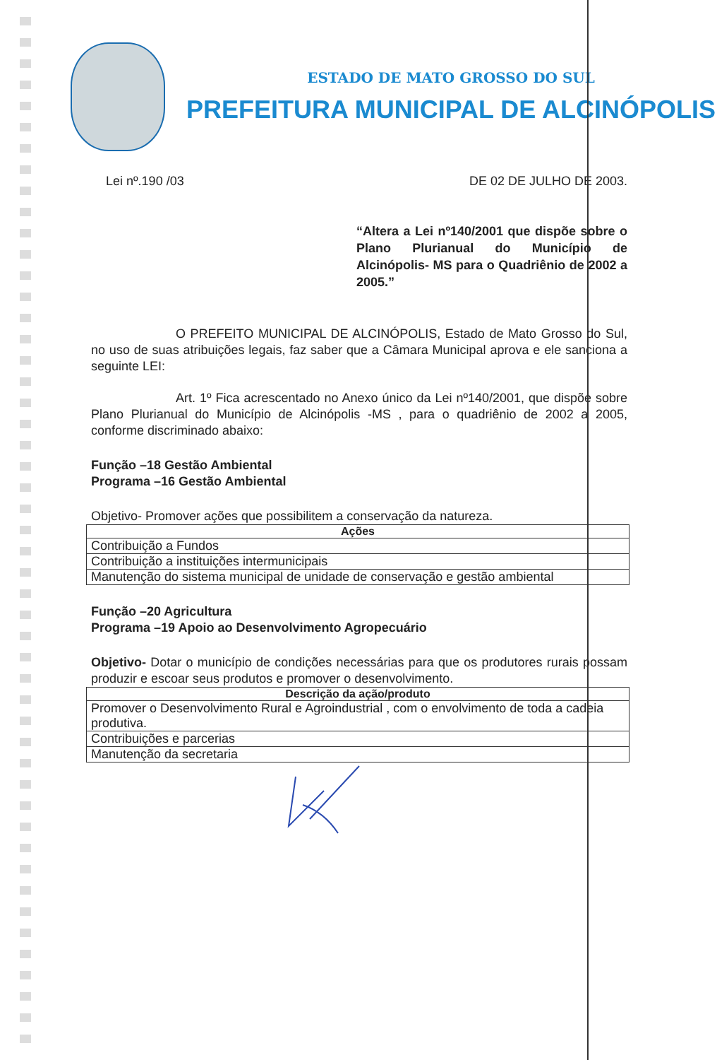ESTADO DE MATO GROSSO DO SUL
PREFEITURA MUNICIPAL DE ALCINÓPOLIS
Lei nº.190 /03 DE 02 DE JULHO DE 2003.
“Altera a Lei nº140/2001 que dispõe sobre o Plano Plurianual do Município de Alcinópolis- MS para o Quadriênio de 2002 a 2005.”
O PREFEITO MUNICIPAL DE ALCINÓPOLIS, Estado de Mato Grosso do Sul, no uso de suas atribuições legais, faz saber que a Câmara Municipal aprova e ele sanciona a seguinte LEI:
Art. 1º Fica acrescentado no Anexo único da Lei nº140/2001, que dispõe sobre Plano Plurianual do Município de Alcinópolis -MS , para o quadriênio de 2002 a 2005, conforme discriminado abaixo:
Função –18 Gestão Ambiental
Programa –16 Gestão Ambiental
Objetivo- Promover ações que possibilitem a conservação da natureza.
| Ações |
| --- |
| Contribuição a Fundos |
| Contribuição a instituições intermunicipais |
| Manutenção do sistema municipal de unidade de conservação e gestão ambiental |
Função –20 Agricultura
Programa –19 Apoio ao Desenvolvimento Agropecuário
Objetivo- Dotar o município de condições necessárias para que os produtores rurais possam produzir e escoar seus produtos e promover o desenvolvimento.
| Descrição da ação/produto |
| --- |
| Promover o Desenvolvimento Rural e Agroindustrial , com o envolvimento de toda a cadeia produtiva. |
| Contribuições e parcerias |
| Manutenção da secretaria |